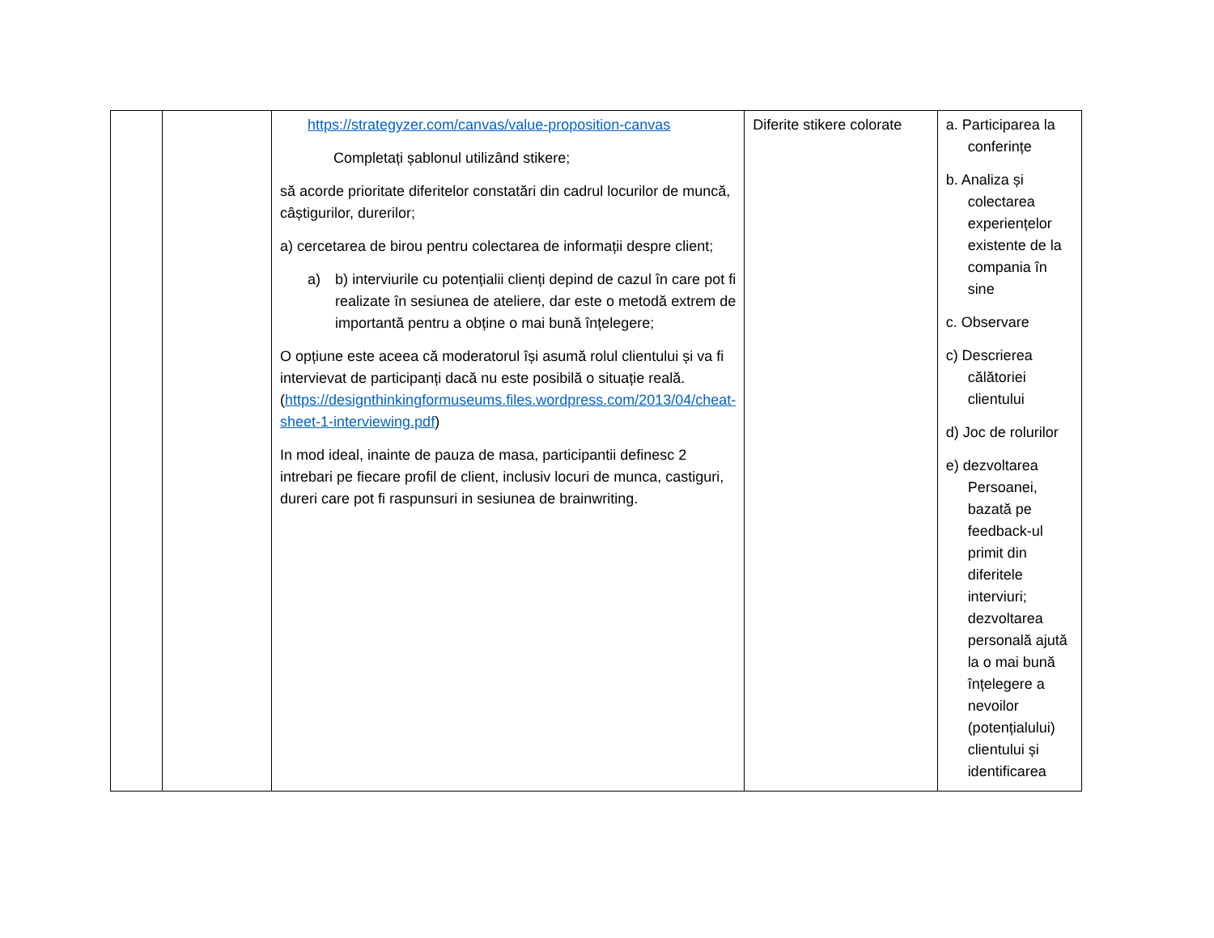| | | https://strategyzer.com/canvas/value-proposition-canvas Completați șablonul utilizând stikere; să acorde prioritate diferitelor constatări din cadrul locurilor de muncă, câștigurilor, durerilor; a) cercetarea de birou pentru colectarea de informații despre client; a) b) interviurile cu potențialii clienți depind de cazul în care pot fi realizate în sesiunea de ateliere, dar este o metodă extrem de importantă pentru a obține o mai bună înțelegere; O opțiune este aceea că moderatorul își asumă rolul clientului și va fi intervievat de participanți dacă nu este posibilă o situație reală. ( https://designthinkingformuseums.files.wordpress.com/2013/04/cheat-sheet-1-interviewing.pdf ) In mod ideal, inainte de pauza de masa, participantii definesc 2 intrebari pe fiecare profil de client, inclusiv locuri de munca, castiguri, dureri care pot fi raspunsuri in sesiunea de brainwriting. | Diferite stikere colorate | a. Participarea la conferințe b. Analiza și colectarea experiențelor existente de la compania în sine c. Observare c) Descrierea călătoriei clientului d) Joc de rolurilor e) dezvoltarea Persoanei, bazată pe feedback-ul primit din diferitele interviuri; dezvoltarea personală ajută la o mai bună înțelegere a nevoilor (potențialului) clientului și identificarea |